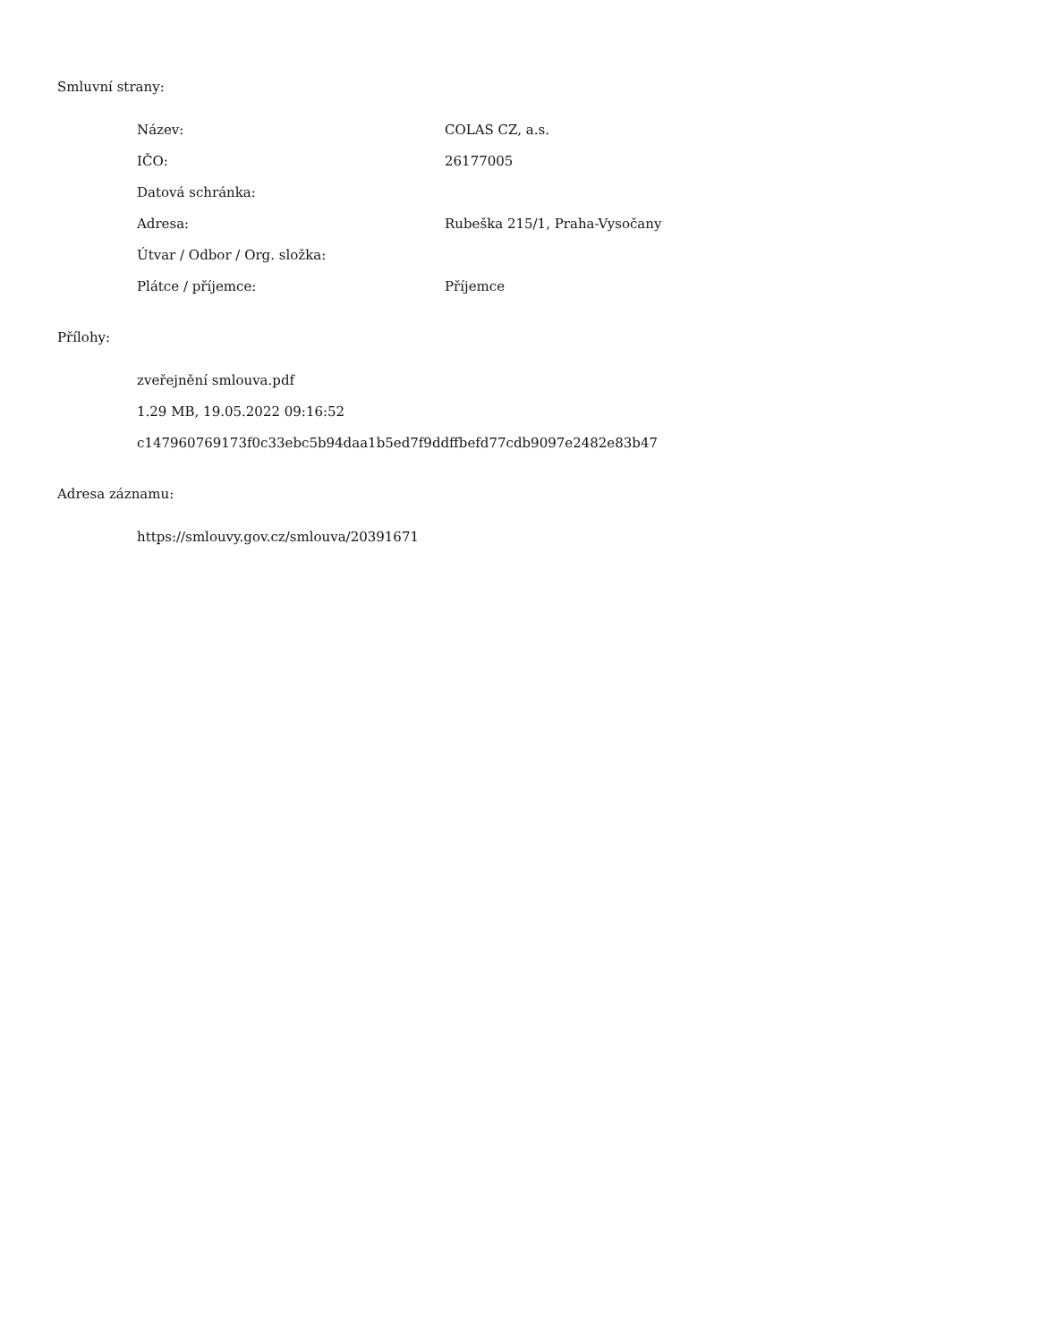Smluvní strany:
| Název: | COLAS CZ, a.s. |
| IČO: | 26177005 |
| Datová schránka: | |
| Adresa: | Rubeška 215/1, Praha-Vysočany |
| Útvar / Odbor / Org. složka: | |
| Plátce / příjemce: | Příjemce |
Přílohy:
zveřejnění smlouva.pdf
1.29 MB, 19.05.2022 09:16:52
c147960769173f0c33ebc5b94daa1b5ed7f9ddffbefd77cdb9097e2482e83b47
Adresa záznamu:
https://smlouvy.gov.cz/smlouva/20391671